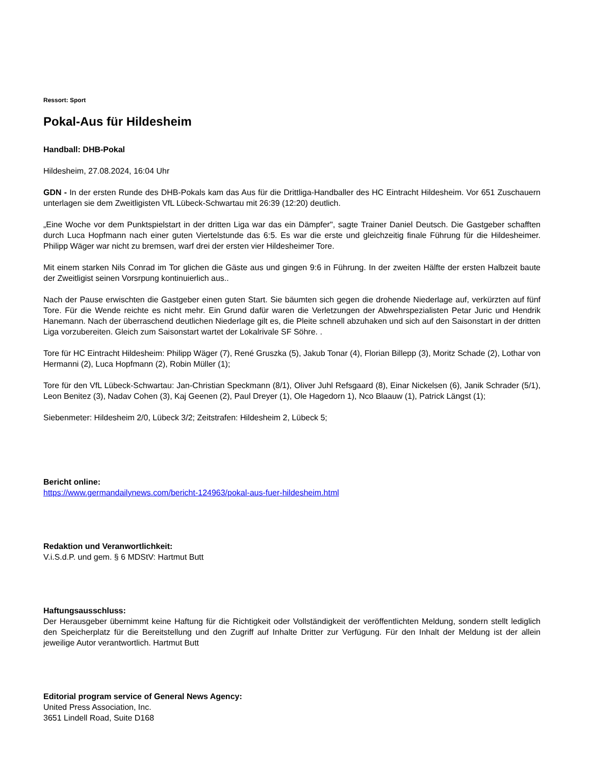Ressort: Sport
Pokal-Aus für Hildesheim
Handball: DHB-Pokal
Hildesheim, 27.08.2024, 16:04 Uhr
GDN - In der ersten Runde des DHB-Pokals kam das Aus für die Drittliga-Handballer des HC Eintracht Hildesheim. Vor 651 Zuschauern unterlagen sie dem Zweitligisten VfL Lübeck-Schwartau mit 26:39 (12:20) deutlich.
„Eine Woche vor dem Punktspielstart in der dritten Liga war das ein Dämpfer", sagte Trainer Daniel Deutsch. Die Gastgeber schafften durch Luca Hopfmann nach einer guten Viertelstunde das 6:5. Es war die erste und gleichzeitig finale Führung für die Hildesheimer. Philipp Wäger war nicht zu bremsen, warf drei der ersten vier Hildesheimer Tore.
Mit einem starken Nils Conrad im Tor glichen die Gäste aus und gingen 9:6 in Führung. In der zweiten Hälfte der ersten Halbzeit baute der Zweitligist seinen Vorsrpung kontinuierlich aus..
Nach der Pause erwischten die Gastgeber einen guten Start. Sie bäumten sich gegen die drohende Niederlage auf, verkürzten auf fünf Tore. Für die Wende reichte es nicht mehr. Ein Grund dafür waren die Verletzungen der Abwehrspezialisten Petar Juric und Hendrik Hanemann. Nach der überraschend deutlichen Niederlage gilt es, die Pleite schnell abzuhaken und sich auf den Saisonstart in der dritten Liga vorzubereiten. Gleich zum Saisonstart wartet der Lokalrivale SF Söhre. .
Tore für HC Eintracht Hildesheim: Philipp Wäger (7), René Gruszka (5), Jakub Tonar (4), Florian Billepp (3), Moritz Schade (2), Lothar von Hermanni (2), Luca Hopfmann (2), Robin Müller (1);
Tore für den VfL Lübeck-Schwartau: Jan-Christian Speckmann (8/1), Oliver Juhl Refsgaard (8), Einar Nickelsen (6), Janik Schrader (5/1), Leon Benitez (3), Nadav Cohen (3), Kaj Geenen (2), Paul Dreyer (1), Ole Hagedorn 1), Nco Blaauw (1), Patrick Längst (1);
Siebenmeter: Hildesheim 2/0, Lübeck 3/2; Zeitstrafen: Hildesheim 2, Lübeck 5;
Bericht online:
https://www.germandailynews.com/bericht-124963/pokal-aus-fuer-hildesheim.html
Redaktion und Veranwortlichkeit:
V.i.S.d.P. und gem. § 6 MDStV: Hartmut Butt
Haftungsausschluss:
Der Herausgeber übernimmt keine Haftung für die Richtigkeit oder Vollständigkeit der veröffentlichten Meldung, sondern stellt lediglich den Speicherplatz für die Bereitstellung und den Zugriff auf Inhalte Dritter zur Verfügung. Für den Inhalt der Meldung ist der allein jeweilige Autor verantwortlich. Hartmut Butt
Editorial program service of General News Agency:
United Press Association, Inc.
3651 Lindell Road, Suite D168